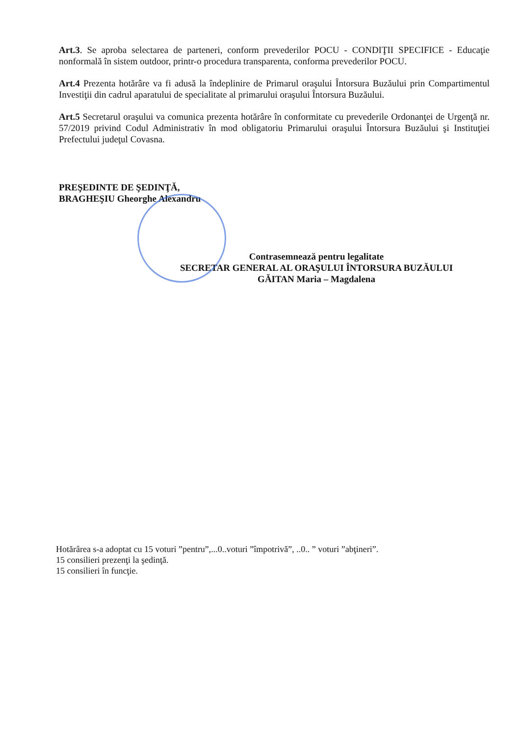Art.3. Se aproba selectarea de parteneri, conform prevederilor POCU - CONDIŢII SPECIFICE - Educaţie nonformală în sistem outdoor, printr-o procedura transparenta, conforma prevederilor POCU.
Art.4 Prezenta hotărâre va fi adusă la îndeplinire de Primarul oraşului Întorsura Buzăului prin Compartimentul Investiţii din cadrul aparatului de specialitate al primarului oraşului Întorsura Buzăului.
Art.5 Secretarul oraşului va comunica prezenta hotărâre în conformitate cu prevederile Ordonanţei de Urgenţă nr. 57/2019 privind Codul Administrativ în mod obligatoriu Primarului oraşului Întorsura Buzăului şi Instituţiei Prefectului judeţul Covasna.
PREŞEDINTE DE ŞEDINŢĂ,
BRAGHEŞIU Gheorghe Alexandru
Contrasemnează pentru legalitate
SECRETAR GENERAL AL ORAŞULUI ÎNTORSURA BUZĂULUI
GĂITAN Maria – Magdalena
Hotărârea s-a adoptat cu 15 voturi ”pentru”,...0..voturi ”împotrivă”, ..0.. ” voturi ”abţineri”.
15 consilieri prezenţi la şedinţă.
15 consilieri în funcţie.